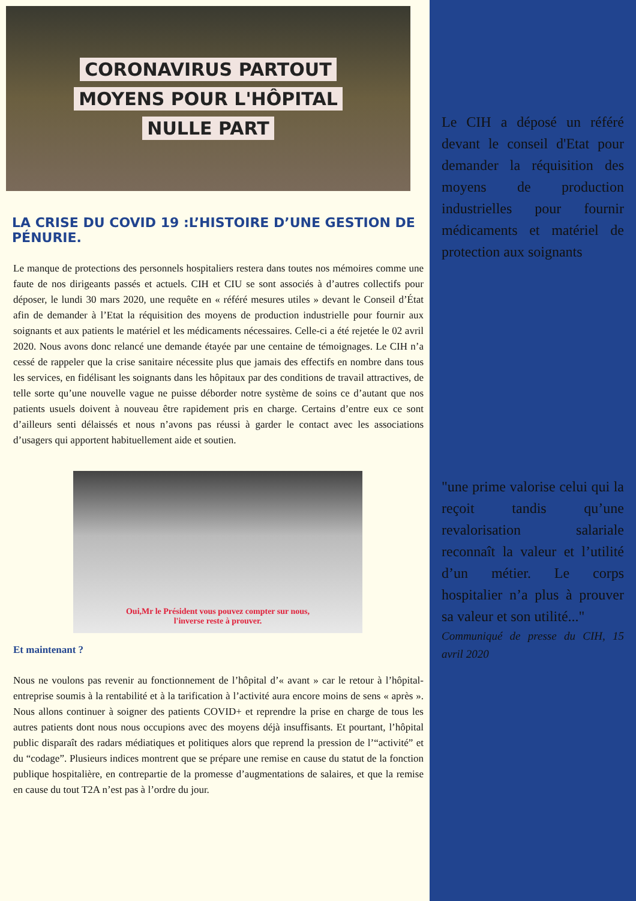CORONAVIRUS PARTOUT
MOYENS POUR L'HÔPITAL
NULLE PART
LA CRISE DU COVID 19 :L’HISTOIRE D’UNE GESTION DE PÉNURIE.
Le manque de protections des personnels hospitaliers restera dans toutes nos mémoires comme une faute de nos dirigeants passés et actuels. CIH et CIU se sont associés à d’autres collectifs pour déposer, le lundi 30 mars 2020, une requête en « référé mesures utiles » devant le Conseil d’État afin de demander à l’Etat la réquisition des moyens de production industrielle pour fournir aux soignants et aux patients le matériel et les médicaments nécessaires. Celle-ci a été rejetée le 02 avril 2020. Nous avons donc relancé une demande étayée par une centaine de témoignages. Le CIH n’a cessé de rappeler que la crise sanitaire nécessite plus que jamais des effectifs en nombre dans tous les services, en fidélisant les soignants dans les hôpitaux par des conditions de travail attractives, de telle sorte qu’une nouvelle vague ne puisse déborder notre système de soins ce d’autant que nos patients usuels doivent à nouveau être rapidement pris en charge. Certains d’entre eux ce sont d’ailleurs senti délaissés et nous n’avons pas réussi à garder le contact avec les associations d’usagers qui apportent habituellement aide et soutien.
Oui,Mr le Président vous pouvez compter sur nous,
l'inverse reste à prouver.
Et maintenant ?
Nous ne voulons pas revenir au fonctionnement de l’hôpital d’« avant » car le retour à l’hôpital-entreprise soumis à la rentabilité et à la tarification à l’activité aura encore moins de sens « après ». Nous allons continuer à soigner des patients COVID+ et reprendre la prise en charge de tous les autres patients dont nous nous occupions avec des moyens déjà insuffisants. Et pourtant, l’hôpital public disparaît des radars médiatiques et politiques alors que reprend la pression de l’“activité” et du “codage”. Plusieurs indices montrent que se prépare une remise en cause du statut de la fonction publique hospitalière, en contrepartie de la promesse d’augmentations de salaires, et que la remise en cause du tout T2A n’est pas à l’ordre du jour.
Le CIH a déposé un référé devant le conseil d'Etat pour demander la réquisition des moyens de production industrielles pour fournir médicaments et matériel de protection aux soignants
"une prime valorise celui qui la reçoit tandis qu’une revalorisation salariale reconnaît la valeur et l’utilité d’un métier. Le corps hospitalier n’a plus à prouver sa valeur et son utilité..."
Communiqué de presse du CIH, 15 avril 2020